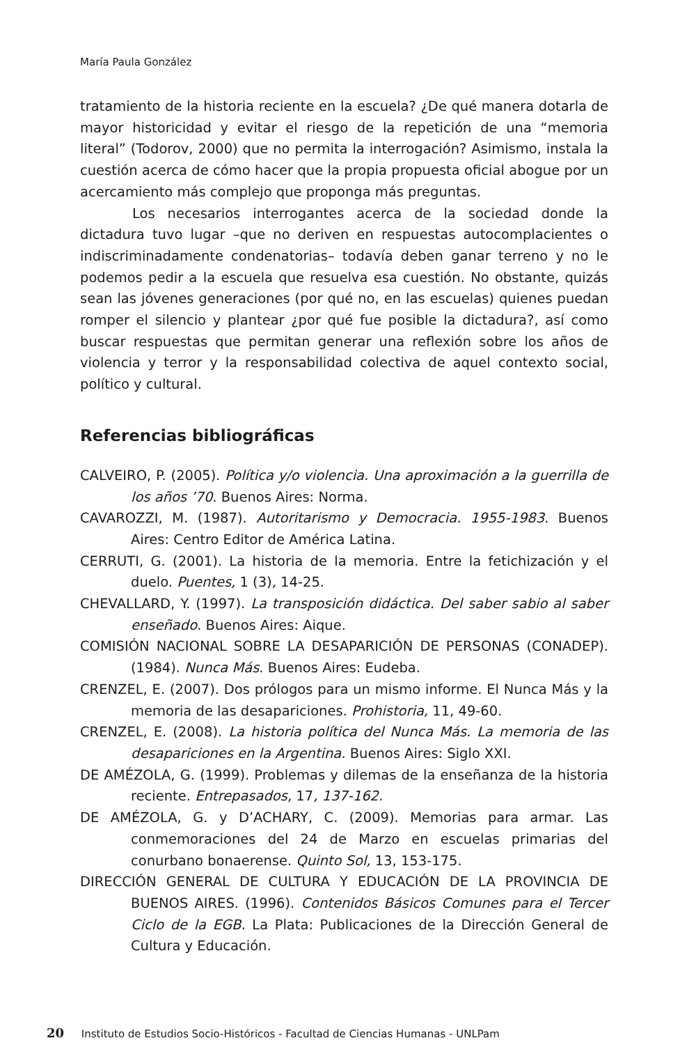María Paula González
tratamiento de la historia reciente en la escuela? ¿De qué manera dotarla de mayor historicidad y evitar el riesgo de la repetición de una “memoria literal” (Todorov, 2000) que no permita la interrogación? Asimismo, instala la cuestión acerca de cómo hacer que la propia propuesta oficial abogue por un acercamiento más complejo que proponga más preguntas.
Los necesarios interrogantes acerca de la sociedad donde la dictadura tuvo lugar –que no deriven en respuestas autocomplacientes o indiscriminadamente condenatorias– todavía deben ganar terreno y no le podemos pedir a la escuela que resuelva esa cuestión. No obstante, quizás sean las jóvenes generaciones (por qué no, en las escuelas) quienes puedan romper el silencio y plantear ¿por qué fue posible la dictadura?, así como buscar respuestas que permitan generar una reflexión sobre los años de violencia y terror y la responsabilidad colectiva de aquel contexto social, político y cultural.
Referencias bibliográficas
CALVEIRO, P. (2005). Política y/o violencia. Una aproximación a la guerrilla de los años ’70. Buenos Aires: Norma.
CAVAROZZI, M. (1987). Autoritarismo y Democracia. 1955-1983. Buenos Aires: Centro Editor de América Latina.
CERRUTI, G. (2001). La historia de la memoria. Entre la fetichización y el duelo. Puentes, 1 (3), 14-25.
CHEVALLARD, Y. (1997). La transposición didáctica. Del saber sabio al saber enseñado. Buenos Aires: Aique.
COMISIÓN NACIONAL SOBRE LA DESAPARICIÓN DE PERSONAS (CONADEP). (1984). Nunca Más. Buenos Aires: Eudeba.
CRENZEL, E. (2007). Dos prólogos para un mismo informe. El Nunca Más y la memoria de las desapariciones. Prohistoria, 11, 49-60.
CRENZEL, E. (2008). La historia política del Nunca Más. La memoria de las desapariciones en la Argentina. Buenos Aires: Siglo XXI.
DE AMÉZOLA, G. (1999). Problemas y dilemas de la enseñanza de la historia reciente. Entrepasados, 17, 137-162.
DE AMÉZOLA, G. y D’ACHARY, C. (2009). Memorias para armar. Las conmemoraciones del 24 de Marzo en escuelas primarias del conurbano bonaerense. Quinto Sol, 13, 153-175.
DIRECCIÓN GENERAL DE CULTURA Y EDUCACIÓN DE LA PROVINCIA DE BUENOS AIRES. (1996). Contenidos Básicos Comunes para el Tercer Ciclo de la EGB. La Plata: Publicaciones de la Dirección General de Cultura y Educación.
20 Instituto de Estudios Socio-Históricos - Facultad de Ciencias Humanas - UNLPam